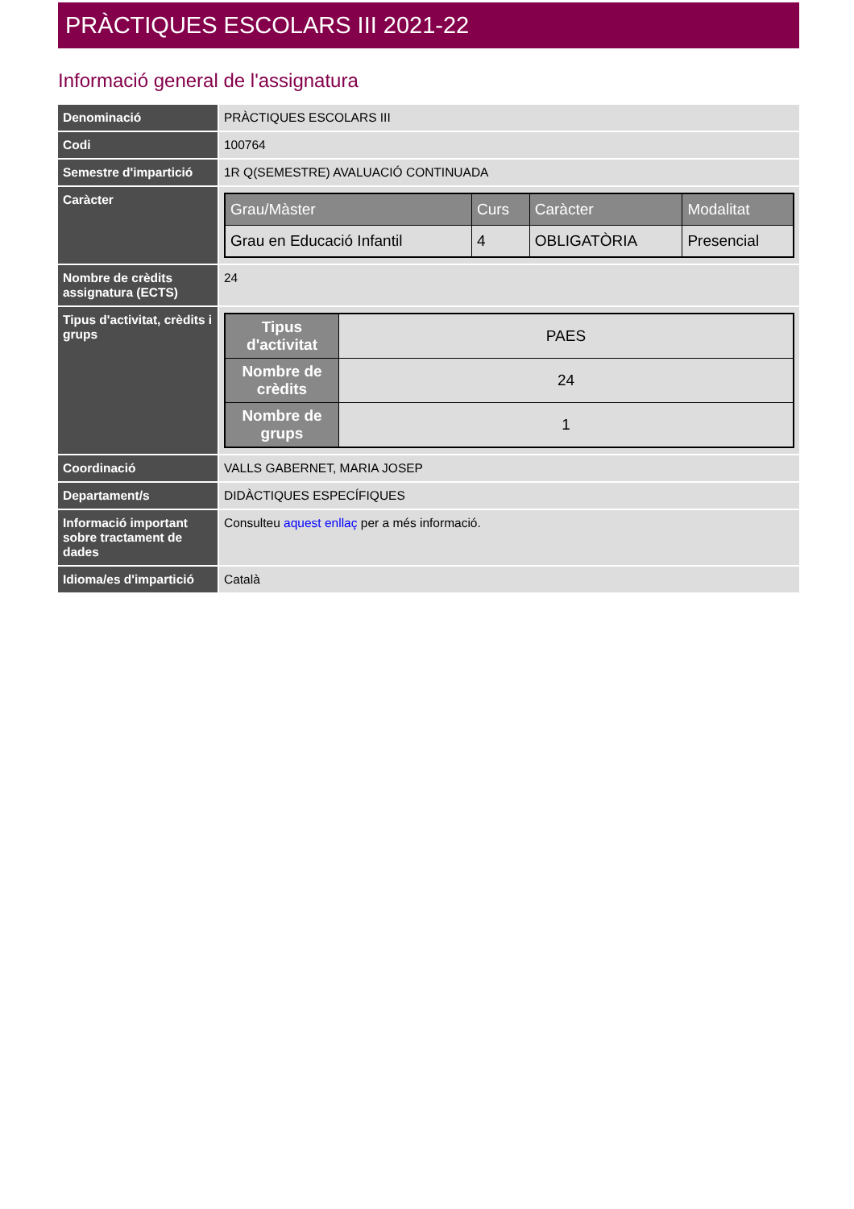PRÀCTIQUES ESCOLARS III 2021-22
Informació general de l'assignatura
| Denominació | PRÀCTIQUES ESCOLARS III |
| Codi | 100764 |
| Semestre d'impartició | 1R Q(SEMESTRE) AVALUACIÓ CONTINUADA |
| Caràcter | / Grau/Màster / Curs / Caràcter / Modalitat / / --- / --- / --- / --- / / Grau en Educació Infantil / 4 / OBLIGATÒRIA / Presencial / |
| Nombre de crèdits assignatura (ECTS) | 24 |
| Tipus d'activitat, crèdits i grups | / Tipus d'activitat / PAES / / Nombre de crèdits / 24 / / Nombre de grups / 1 / |
| Coordinació | VALLS GABERNET, MARIA JOSEP |
| Departament/s | DIDÀCTIQUES ESPECÍFIQUES |
| Informació important sobre tractament de dades | Consulteu aquest enllaç per a més informació. |
| Idioma/es d'impartició | Català |